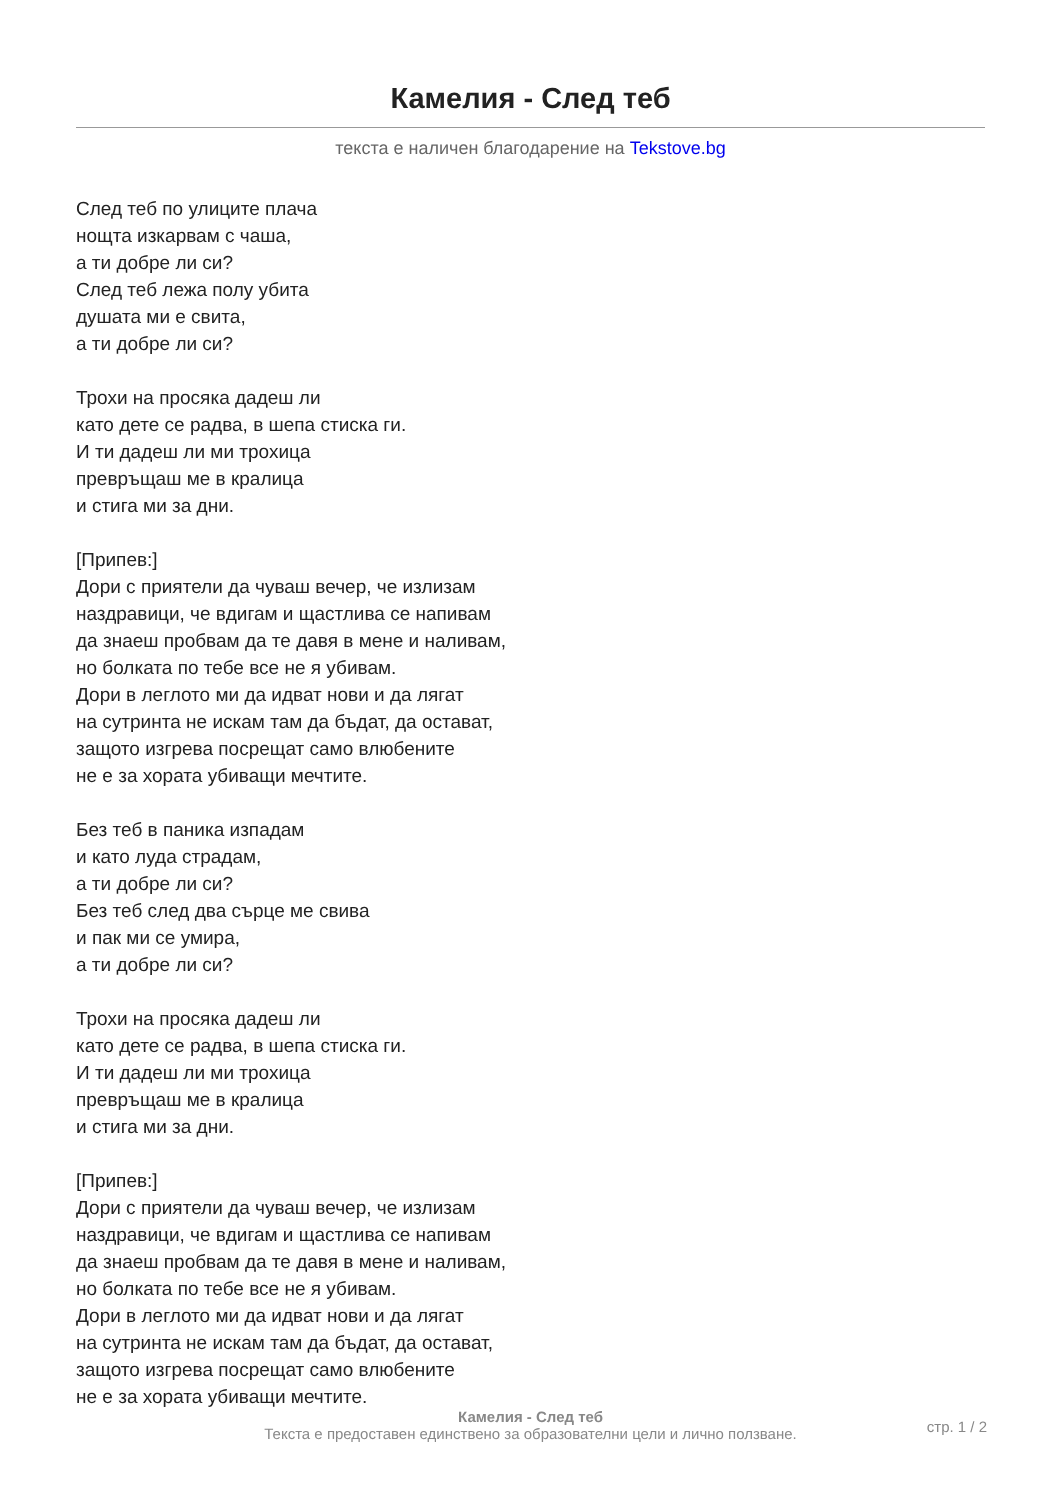Камелия - След теб
текста е наличен благодарение на Tekstove.bg
След теб по улиците плача
нощта изкарвам с чаша,
а ти добре ли си?
След теб лежа полу убита
душата ми е свита,
а ти добре ли си?
Трохи на просяка дадеш ли
като дете се радва, в шепа стиска ги.
И ти дадеш ли ми трохица
превръщаш ме в кралица
и стига ми за дни.
[Припев:]
Дори с приятели да чуваш вечер, че излизам
наздравици, че вдигам и щастлива се напивам
да знаеш пробвам да те давя в мене и наливам,
но болката по тебе все не я убивам.
Дори в леглото ми да идват нови и да лягат
на сутринта не искам там да бъдат, да остават,
защото изгрева посрещат само влюбените
не е за хората убиващи мечтите.
Без теб в паника изпадам
и като луда страдам,
а ти добре ли си?
Без теб след два сърце ме свива
и пак ми се умира,
а ти добре ли си?
Трохи на просяка дадеш ли
като дете се радва, в шепа стиска ги.
И ти дадеш ли ми трохица
превръщаш ме в кралица
и стига ми за дни.
[Припев:]
Дори с приятели да чуваш вечер, че излизам
наздравици, че вдигам и щастлива се напивам
да знаеш пробвам да те давя в мене и наливам,
но болката по тебе все не я убивам.
Дори в леглото ми да идват нови и да лягат
на сутринта не искам там да бъдат, да остават,
защото изгрева посрещат само влюбените
не е за хората убиващи мечтите.
Камелия - След теб
Текста е предоставен единствено за образователни цели и лично ползване.
стр. 1 / 2